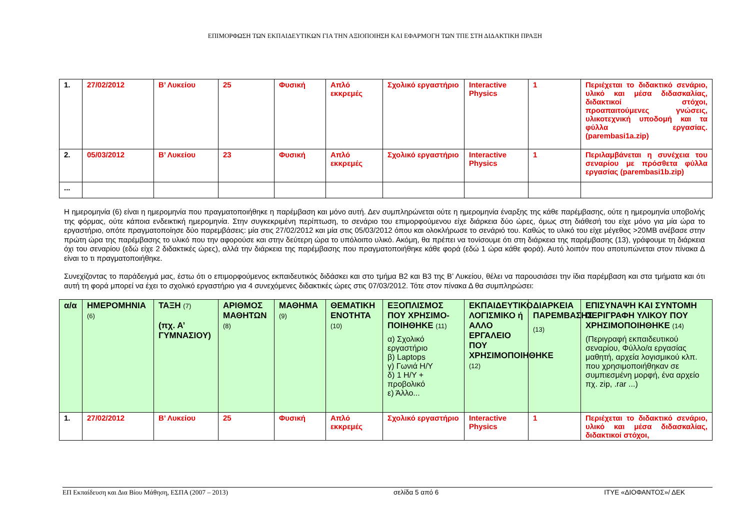ΕΠΙΜΟΡΦΩΣΗ ΤΩΝ ΕΚΠΑΙΔΕΥΤΙΚΩΝ ΓΙΑ ΤΗΝ ΑΞΙΟΠΟΙΗΣΗ ΚΑΙ ΕΦΑΡΜΟΓΗ ΤΩΝ ΤΠΕ ΣΤΗ ΔΙΔΑΚΤΙΚΗ ΠΡΑΞΗ
| 1. | 27/02/2012 | Β’ Λυκείου | 25 | Φυσική | Απλό εκκρεμές | Σχολικό εργαστήριο | Interactive Physics | 1 | Περιέχεται το διδακτικό σενάριο, υλικό και μέσα διδασκαλίας, διδακτικοί στόχοι, προαπαιτούμενες γνώσεις, υλικοτεχνική υποδομή και τα φύλλα εργασίας. (parembasi1a.zip) |
| 2. | 05/03/2012 | Β’ Λυκείου | 23 | Φυσική | Απλό εκκρεμές | Σχολικό εργαστήριο | Interactive Physics | 1 | Περιλαμβάνεται η συνέχεια του σεναρίου με πρόσθετα φύλλα εργασίας (parembasi1b.zip) |
| ... | | | | | | | | | |
Η ημερομηνία (6) είναι η ημερομηνία που πραγματοποιήθηκε η παρέμβαση και μόνο αυτή. Δεν συμπληρώνεται ούτε η ημερομηνία έναρξης της κάθε παρέμβασης, ούτε η ημερομηνία υποβολής της φόρμας, ούτε κάποια ενδεικτική ημερομηνία. Στην συγκεκριμένη περίπτωση, το σενάριο του επιμορφούμενου είχε διάρκεια δύο ώρες, όμως στη διάθεσή του είχε μόνο για μία ώρα το εργαστήριο, οπότε πραγματοποίησε δύο παρεμβάσεις: μία στις 27/02/2012 και μία στις 05/03/2012 όπου και ολοκλήρωσε το σενάριό του. Καθώς το υλικό του είχε μέγεθος >20MB ανέβασε στην πρώτη ώρα της παρέμβασης το υλικό που την αφορούσε και στην δεύτερη ώρα το υπόλοιπο υλικό. Ακόμη, θα πρέπει να τονίσουμε ότι στη διάρκεια της παρέμβασης (13), γράφουμε τη διάρκεια όχι του σεναρίου (εδώ είχε 2 διδακτικές ώρες), αλλά την διάρκεια της παρέμβασης που πραγματοποιήθηκε κάθε φορά (εδώ 1 ώρα κάθε φορά). Αυτό λοιπόν που αποτυπώνεται στον πίνακα Δ είναι το τι πραγματοποιήθηκε.
Συνεχίζοντας το παράδειγμά μας, έστω ότι ο επιμορφούμενος εκπαιδευτικός διδάσκει και στο τμήμα Β2 και Β3 της Β’ Λυκείου, θέλει να παρουσιάσει την ίδια παρέμβαση και στα τμήματα και ότι αυτή τη φορά μπορεί να έχει το σχολικό εργαστήριο για 4 συνεχόμενες διδακτικές ώρες στις 07/03/2012. Τότε στον πίνακα Δ θα συμπληρώσει:
| α/α | ΗΜΕΡΟΜΗΝΙΑ (6) | ΤΑΞΗ (7) (πχ. Α’ ΓΥΜΝΑΣΙΟΥ) | ΑΡΙΘΜΟΣ ΜΑΘΗΤΩΝ (8) | ΜΑΘΗΜΑ (9) | ΘΕΜΑΤΙΚΗ ΕΝΟΤΗΤΑ (10) | ΕΞΟΠΛΙΣΜΟΣ ΠΟΥ ΧΡΗΣΙΜΟ-ΠΟΙΗΘΗΚΕ (11) α) Σχολικό εργαστήριο β) Laptops γ) Γωνιά Η/Υ δ) 1 Η/Υ + προβολικό ε) Άλλο... | ΕΚΠΑΙΔΕΥΤΙΚΟ ΛΟΓΙΣΜΙΚΟ ή ΑΛΛΟ ΕΡΓΑΛΕΙΟ ΠΟΥ ΧΡΗΣΙΜΟΠΟΙΗΘΗΚΕ (12) | ΔΙΑΡΚΕΙΑ ΠΑΡΕΜΒΑΣΗΣ (13) | ΕΠΙΣΥΝΑΨΗ ΚΑΙ ΣΥΝΤΟΜΗ ΠΕΡΙΓΡΑΦΗ ΥΛΙΚΟΥ ΠΟΥ ΧΡΗΣΙΜΟΠΟΙΗΘΗΚΕ (14) (Περιγραφή εκπαιδευτικού σεναρίου, Φύλλο/α εργασίας μαθητή, αρχεία λογισμικού κλπ. που χρησιμοποιήθηκαν σε συμπιεσμένη μορφή, ένα αρχείο πχ. zip, .rar ...) |
| --- | --- | --- | --- | --- | --- | --- | --- | --- | --- |
| 1. | 27/02/2012 | Β’ Λυκείου | 25 | Φυσική | Απλό εκκρεμές | Σχολικό εργαστήριο | Interactive Physics | 1 | Περιέχεται το διδακτικό σενάριο, υλικό και μέσα διδασκαλίας, διδακτικοί στόχοι, |
ΕΠ Εκπαίδευση και Δια Βίου Μάθηση, ΕΣΠΑ (2007 – 2013) σελίδα 5 από 6 ΙΤΥΕ «ΔΙΟΦΑΝΤΟΣ»/ ΔΕΚ